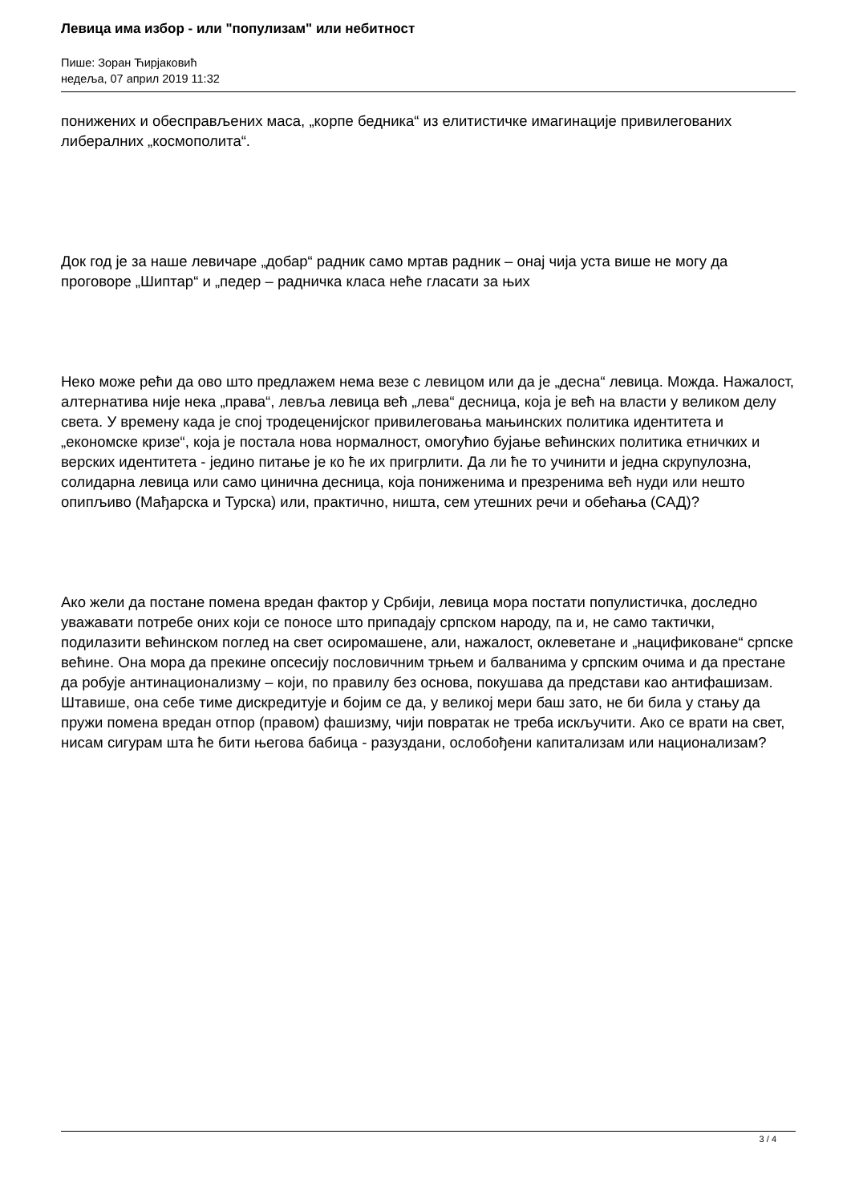Левица има избор - или "популизам" или небитност
Пише: Зоран Ћирјаковић
недеља, 07 април 2019 11:32
понижених и обесправљених маса, „корпе бедника“ из елитистичке имагинације привилегованих либералних „космополита“.
Док год је за наше левичаре „добар“ радник само мртав радник – онај чија уста више не могу да проговоре „Шиптар“ и „педер – радничка класа неће гласати за њих
Неко може рећи да ово што предлажем нема везе с левицом или да је „десна“ левица. Можда. Нажалост, алтернатива није нека „права“, левља левица већ „лева“ десница, која је већ на власти у великом делу света. У времену када је спој тродеценијског привилеговања мањинских политика идентитета и „економске кризе“, која је постала нова нормалност, омогућио бујање већинских политика етничких и верских идентитета - једино питање је ко ће их пригрлити. Да ли ће то учинити и једна скрупулозна, солидарна левица или само цинична десница, која пониженима и презренима већ нуди или нешто опипљиво (Мађарска и Турска) или, практично, ништа, сем утешних речи и обећања (САД)?
Ако жели да постане помена вредан фактор у Србији, левица мора постати популистичка, доследно уважавати потребе оних који се поносе што припадају српском народу, па и, не само тактички, подилазити већинском поглед на свет осиромашене, али, нажалост, оклеветане и „нацификоване“ српске већине. Она мора да прекине опсесију пословичним трњем и балванима у српским очима и да престане да робује антинационализму – који, по правилу без основа, покушава да представи као антифашизам. Штавише, она себе тиме дискредитује и бојим се да, у великој мери баш зато, не би била у стању да пружи помена вредан отпор (правом) фашизму, чији повратак не треба искључити. Ако се врати на свет, нисам сигурам шта ће бити његова бабица - разуздани, ослобођени капитализам или национализам?
3 / 4